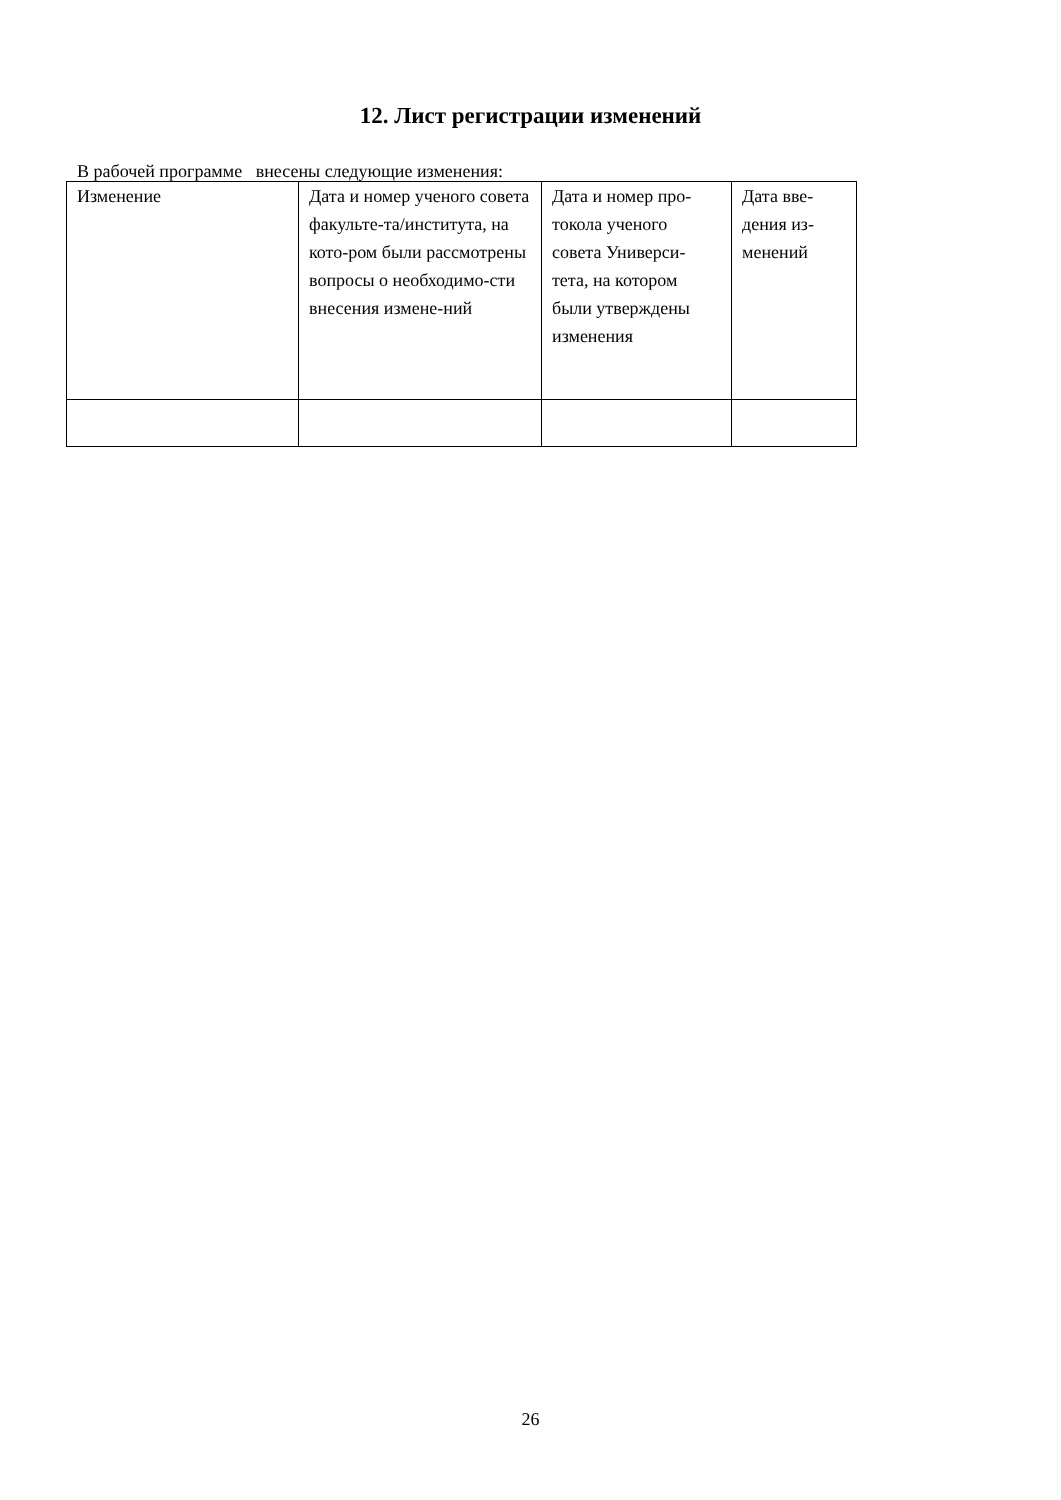12. Лист регистрации изменений
В рабочей программе внесены следующие изменения:
| Изменение | Дата и номер ученого совета факульте-та/института, на кото-ром были рассмотрены вопросы о необходимо-сти внесения измене-ний | Дата и номер про-токола ученого совета Универси-тета, на котором были утверждены изменения | Дата вве-дения из-менений |
26